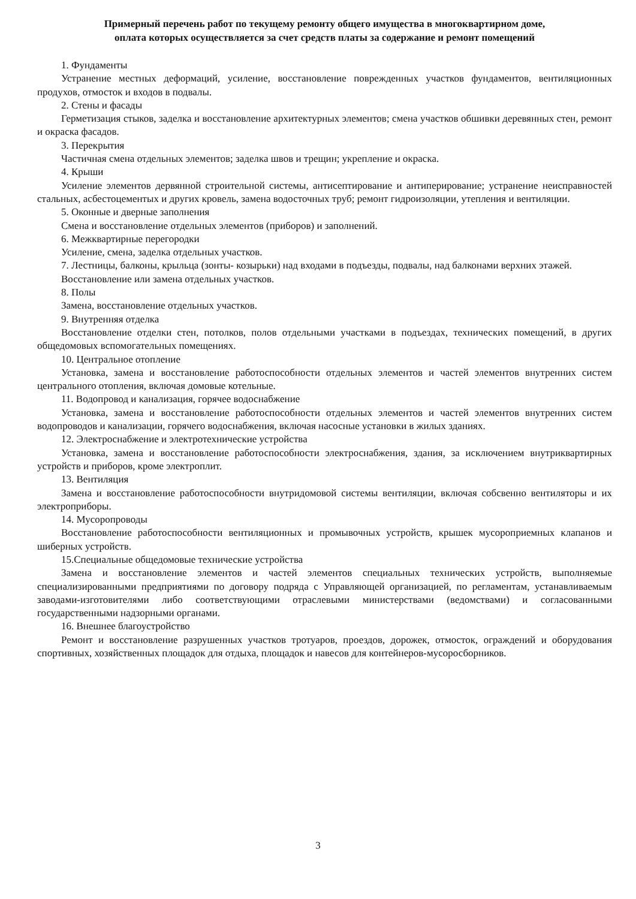Примерный перечень работ по текущему ремонту общего имущества в многоквартирном доме,
оплата которых осуществляется за счет средств платы за содержание и ремонт помещений
1. Фундаменты
Устранение местных деформаций, усиление, восстановление поврежденных участков фундаментов, вентиляционных продухов, отмосток и входов в подвалы.
2. Стены и фасады
Герметизация стыков, заделка и восстановление архитектурных элементов; смена участков обшивки деревянных стен, ремонт и окраска фасадов.
3. Перекрытия
Частичная смена отдельных элементов; заделка швов и трещин; укрепление и окраска.
4. Крыши
Усиление элементов дервянной строительной системы, антисептирование и антиперирование; устранение неисправностей стальных, асбестоцементых и других кровель, замена водосточных труб; ремонт гидроизоляции, утепления и вентиляции.
5. Оконные и дверные заполнения
Смена и восстановление отдельных элементов (приборов) и заполнений.
6. Межквартирные перегородки
Усиление, смена, заделка отдельных участков.
7. Лестницы, балконы, крыльца (зонты- козырьки) над входами в подъезды, подвалы, над балконами верхних этажей.
Восстановление или замена отдельных участков.
8. Полы
Замена, восстановление отдельных участков.
9. Внутренняя отделка
Восстановление отделки стен, потолков, полов отдельными участками в подъездах, технических помещений, в других общедомовых вспомогательных помещениях.
10. Центральное отопление
Установка, замена и восстановление работоспособности отдельных элементов и частей элементов внутренних систем центрального отопления, включая домовые котельные.
11. Водопровод и канализация, горячее водоснабжение
Установка, замена и восстановление работоспособности отдельных элементов и частей элементов внутренних систем водопроводов и канализации, горячего водоснабжения, включая насосные установки в жилых зданиях.
12. Электроснабжение и электротехнические устройства
Установка, замена и восстановление работоспособности электроснабжения, здания, за исключением внутриквартирных устройств и приборов, кроме электроплит.
13. Вентиляция
Замена и восстановление работоспособности внутридомовой системы вентиляции, включая собсвенно вентиляторы и их электроприборы.
14. Мусоропроводы
Восстановление работоспособности вентиляционных и промывочных устройств, крышек мусороприемных клапанов и шиберных устройств.
15.Специальные общедомовые технические устройства
Замена и восстановление элементов и частей элементов специальных технических устройств, выполняемые специализированными предприятиями по договору подряда с Управляющей организацией, по регламентам, устанавливаемым заводами-изготовителями либо соответствующими отраслевыми министерствами (ведомствами) и согласованными государственными надзорными органами.
16. Внешнее благоустройство
Ремонт и восстановление разрушенных участков тротуаров, проездов, дорожек, отмосток, ограждений и оборудования спортивных, хозяйственных площадок для отдыха, площадок и навесов для контейнеров-мусоросборников.
3